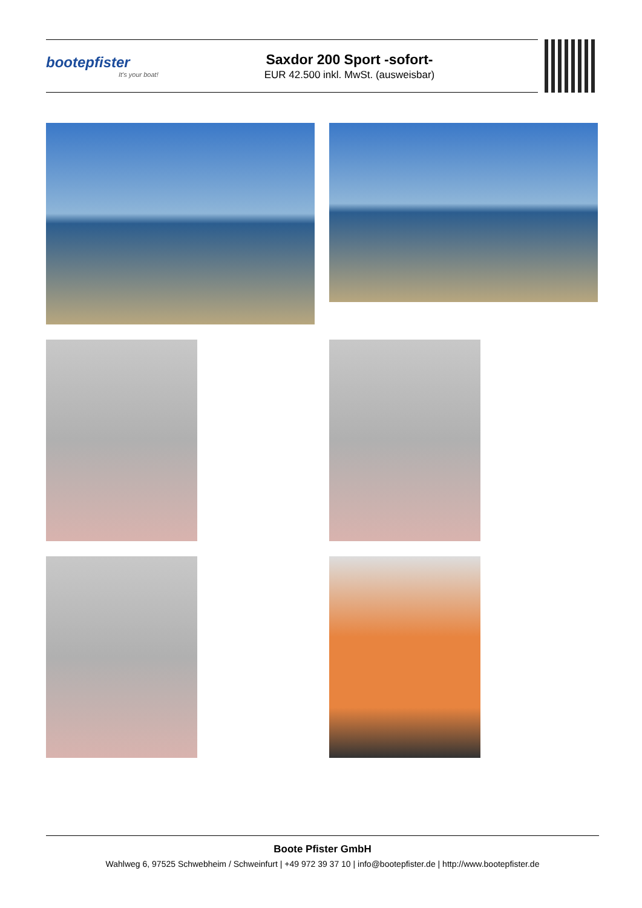bootepfister
It's your boat!
Saxdor 200 Sport -sofort-
EUR 42.500 inkl. MwSt. (ausweisbar)
Boote Pfister GmbH
Wahlweg 6, 97525 Schwebheim / Schweinfurt | +49 972 39 37 10 | info@bootepfister.de | http://www.bootepfister.de